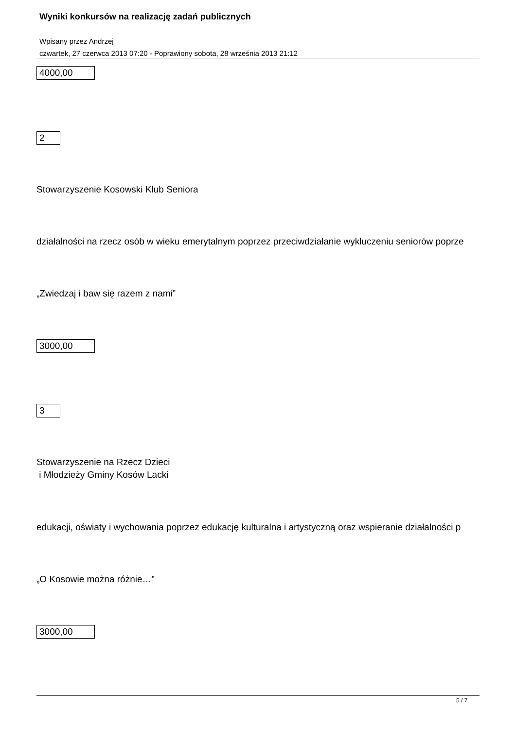Wyniki konkursów na realizację zadań publicznych
Wpisany przez Andrzej
czwartek, 27 czerwca 2013 07:20 - Poprawiony sobota, 28 września 2013 21:12
4000,00
2
Stowarzyszenie Kosowski Klub Seniora
działalności na rzecz osób w wieku emerytalnym poprzez przeciwdziałanie wykluczeniu seniorów poprze
„Zwiedzaj i baw się razem z nami”
3000,00
3
Stowarzyszenie na Rzecz Dzieci
i Młodzieży Gminy Kosów Lacki
edukacji, oświaty i wychowania poprzez edukację kulturalna i artystyczną oraz wspieranie działalności p
„O Kosowie można różnie…”
3000,00
5 / 7